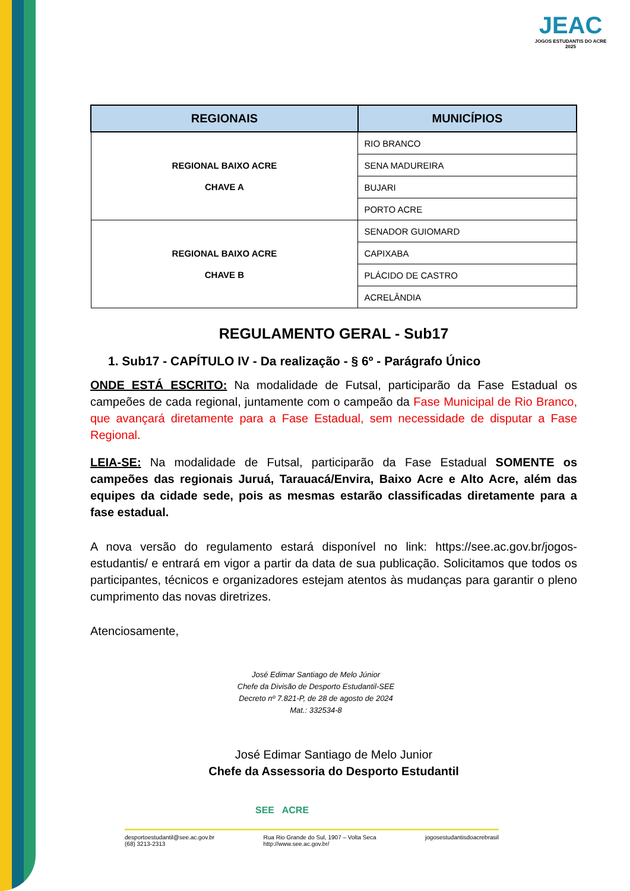JEAC
JOGOS ESTUDANTIS DO ACRE 2025
| REGIONAIS | MUNICÍPIOS |
| --- | --- |
| REGIONAL BAIXO ACRE CHAVE A | RIO BRANCO |
| | SENA MADUREIRA |
| | BUJARI |
| | PORTO ACRE |
| REGIONAL BAIXO ACRE CHAVE B | SENADOR GUIOMARD |
| | CAPIXABA |
| | PLÁCIDO DE CASTRO |
| | ACRELÂNDIA |
REGULAMENTO GERAL - Sub17
1. Sub17 - CAPÍTULO IV - Da realização - § 6º - Parágrafo Único
ONDE ESTÁ ESCRITO: Na modalidade de Futsal, participarão da Fase Estadual os campeões de cada regional, juntamente com o campeão da Fase Municipal de Rio Branco, que avançará diretamente para a Fase Estadual, sem necessidade de disputar a Fase Regional.
LEIA-SE: Na modalidade de Futsal, participarão da Fase Estadual SOMENTE os campeões das regionais Juruá, Tarauacá/Envira, Baixo Acre e Alto Acre, além das equipes da cidade sede, pois as mesmas estarão classificadas diretamente para a fase estadual.
A nova versão do regulamento estará disponível no link: https://see.ac.gov.br/jogos-estudantis/ e entrará em vigor a partir da data de sua publicação. Solicitamos que todos os participantes, técnicos e organizadores estejam atentos às mudanças para garantir o pleno cumprimento das novas diretrizes.
Atenciosamente,
José Edimar Santiago de Melo Júnior
Chefe da Divisão de Desporto Estudantil-SEE
Decreto nº 7.821-P, de 28 de agosto de 2024
Mat.: 332534-8
José Edimar Santiago de Melo Junior
Chefe da Assessoria do Desporto Estudantil
SEE ACRE
desportoestudantil@see.ac.gov.br
(68) 3213-2313 Rua Rio Grande do Sul, 1907 – Volta Seca
http://www.see.ac.gov.br/ jogosestudantisdoacrebrasil